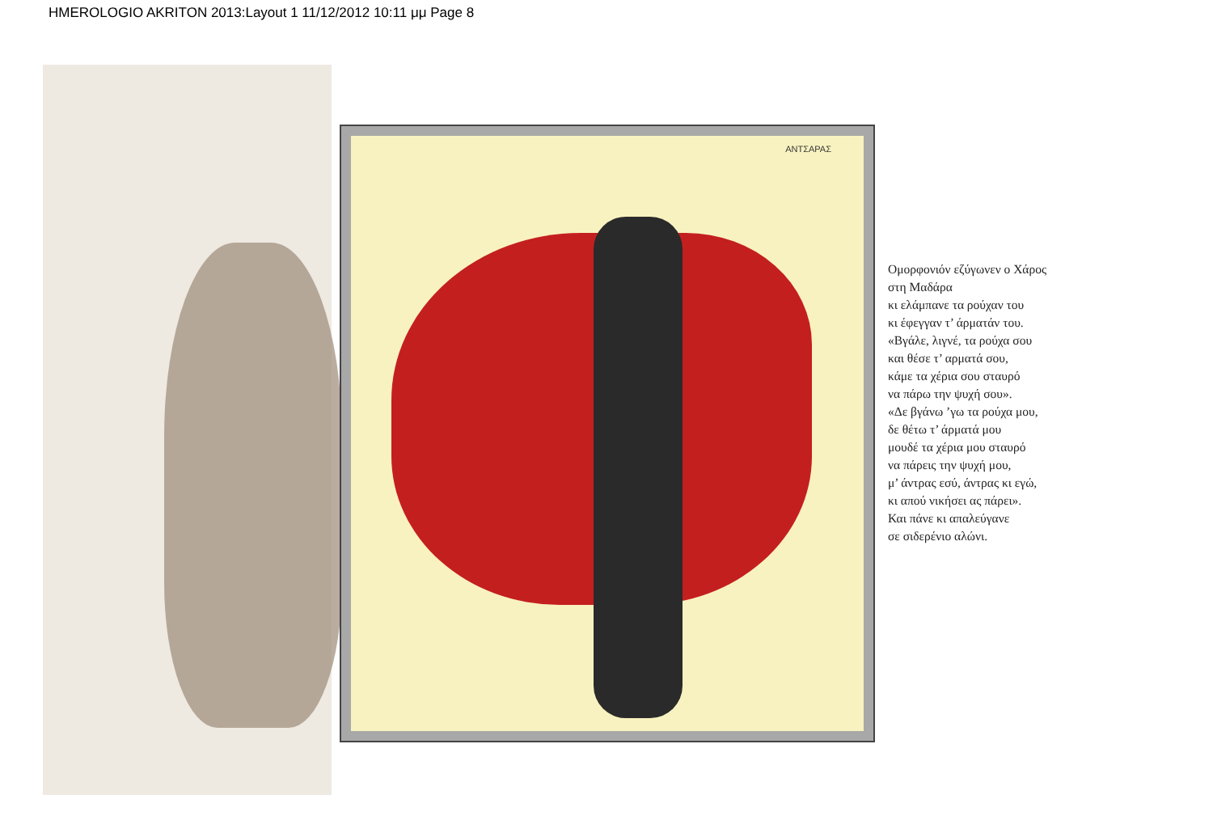HMEROLOGIO AKRITON 2013:Layout 1 11/12/2012 10:11 μμ Page 8
ΑΝΤΣΑΡΑΣ
Ομορφονιόν εζύγωνεν ο Χάρος
στη Μαδάρα
κι ελάμπανε τα ρούχαν του
κι έφεγγαν τ’ άρματάν του.
«Βγάλε, λιγνέ, τα ρούχα σου
και θέσε τ’ αρματά σου,
κάμε τα χέρια σου σταυρό
να πάρω την ψυχή σου».
«Δε βγάνω ’γω τα ρούχα μου,
δε θέτω τ’ άρματά μου
μουδέ τα χέρια μου σταυρό
να πάρεις την ψυχή μου,
μ’ άντρας εσύ, άντρας κι εγώ,
κι απού νικήσει ας πάρει».
Και πάνε κι απαλεύγανε
σε σιδερένιο αλώνι.